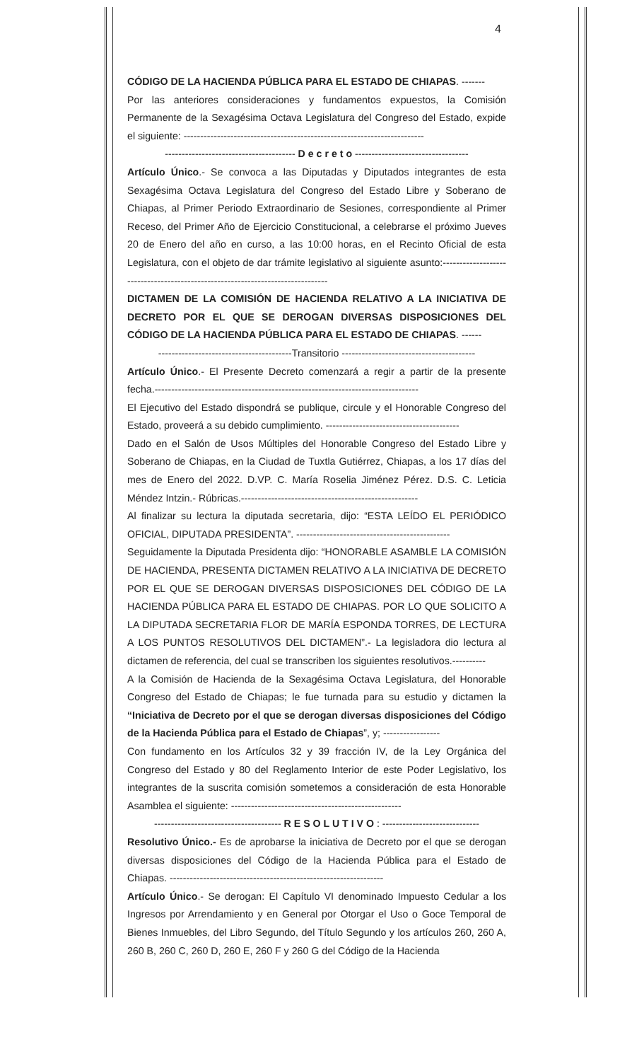4
CÓDIGO DE LA HACIENDA PÚBLICA PARA EL ESTADO DE CHIAPAS. -------
Por las anteriores consideraciones y fundamentos expuestos, la Comisión Permanente de la Sexagésima Octava Legislatura del Congreso del Estado, expide el siguiente: ------------------------------------------------------------------------
--------------------------------------- D e c r e t o ----------------------------------
Artículo Único.- Se convoca a las Diputadas y Diputados integrantes de esta Sexagésima Octava Legislatura del Congreso del Estado Libre y Soberano de Chiapas, al Primer Periodo Extraordinario de Sesiones, correspondiente al Primer Receso, del Primer Año de Ejercicio Constitucional, a celebrarse el próximo Jueves 20 de Enero del año en curso, a las 10:00 horas, en el Recinto Oficial de esta Legislatura, con el objeto de dar trámite legislativo al siguiente asunto:-------------------------------------------------------------------------------
DICTAMEN DE LA COMISIÓN DE HACIENDA RELATIVO A LA INICIATIVA DE DECRETO POR EL QUE SE DEROGAN DIVERSAS DISPOSICIONES DEL CÓDIGO DE LA HACIENDA PÚBLICA PARA EL ESTADO DE CHIAPAS. ------
----------------------------------------Transitorio ----------------------------------------
Artículo Único.- El Presente Decreto comenzará a regir a partir de la presente fecha.-------------------------------------------------------------------------------
El Ejecutivo del Estado dispondrá se publique, circule y el Honorable Congreso del Estado, proveerá a su debido cumplimiento. ----------------------------------------
Dado en el Salón de Usos Múltiples del Honorable Congreso del Estado Libre y Soberano de Chiapas, en la Ciudad de Tuxtla Gutiérrez, Chiapas, a los 17 días del mes de Enero del 2022. D.VP. C. María Roselia Jiménez Pérez. D.S. C. Leticia Méndez Intzin.- Rúbricas.-----------------------------------------------------
Al finalizar su lectura la diputada secretaria, dijo: “ESTA LEÍDO EL PERIÓDICO OFICIAL, DIPUTADA PRESIDENTA”. ----------------------------------------------
Seguidamente la Diputada Presidenta dijo: “HONORABLE ASAMBLE LA COMISIÓN DE HACIENDA, PRESENTA DICTAMEN RELATIVO A LA INICIATIVA DE DECRETO POR EL QUE SE DEROGAN DIVERSAS DISPOSICIONES DEL CÓDIGO DE LA HACIENDA PÚBLICA PARA EL ESTADO DE CHIAPAS. POR LO QUE SOLICITO A LA DIPUTADA SECRETARIA FLOR DE MARÍA ESPONDA TORRES, DE LECTURA A LOS PUNTOS RESOLUTIVOS DEL DICTAMEN”.- La legisladora dio lectura al dictamen de referencia, del cual se transcriben los siguientes resolutivos.----------
A la Comisión de Hacienda de la Sexagésima Octava Legislatura, del Honorable Congreso del Estado de Chiapas; le fue turnada para su estudio y dictamen la “Iniciativa de Decreto por el que se derogan diversas disposiciones del Código de la Hacienda Pública para el Estado de Chiapas”, y; -----------------
Con fundamento en los Artículos 32 y 39 fracción IV, de la Ley Orgánica del Congreso del Estado y 80 del Reglamento Interior de este Poder Legislativo, los integrantes de la suscrita comisión sometemos a consideración de esta Honorable Asamblea el siguiente: ---------------------------------------------------
-------------------------------------- R E S O L U T I V O : -----------------------------
Resolutivo Único.- Es de aprobarse la iniciativa de Decreto por el que se derogan diversas disposiciones del Código de la Hacienda Pública para el Estado de Chiapas. ----------------------------------------------------------------
Artículo Único.- Se derogan: El Capítulo VI denominado Impuesto Cedular a los Ingresos por Arrendamiento y en General por Otorgar el Uso o Goce Temporal de Bienes Inmuebles, del Libro Segundo, del Título Segundo y los artículos 260, 260 A, 260 B, 260 C, 260 D, 260 E, 260 F y 260 G del Código de la Hacienda